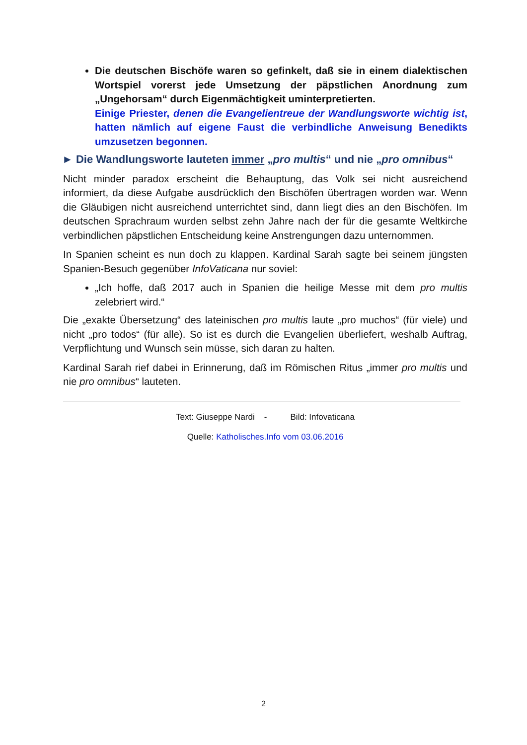Die deutschen Bischöfe waren so gefinkelt, daß sie in einem dialektischen Wortspiel vorerst jede Umsetzung der päpstlichen Anordnung zum „Ungehorsam“ durch Eigenmächtigkeit uminterpretierten.
Einige Priester, denen die Evangelientreue der Wandlungsworte wichtig ist, hatten nämlich auf eigene Faust die verbindliche Anweisung Benedikts umzusetzen begonnen.
► Die Wandlungsworte lauteten immer „pro multis“ und nie „pro omnibus“
Nicht minder paradox erscheint die Behauptung, das Volk sei nicht ausreichend informiert, da diese Aufgabe ausdrücklich den Bischöfen übertragen worden war. Wenn die Gläubigen nicht ausreichend unterrichtet sind, dann liegt dies an den Bischöfen. Im deutschen Sprachraum wurden selbst zehn Jahre nach der für die gesamte Weltkirche verbindlichen päpstlichen Entscheidung keine Anstrengungen dazu unternommen.
In Spanien scheint es nun doch zu klappen. Kardinal Sarah sagte bei seinem jüngsten Spanien-Besuch gegenüber InfoVaticana nur soviel:
„Ich hoffe, daß 2017 auch in Spanien die heilige Messe mit dem pro multis zelebriert wird.“
Die „exakte Übersetzung“ des lateinischen pro multis laute „pro muchos“ (für viele) und nicht „pro todos“ (für alle). So ist es durch die Evangelien überliefert, weshalb Auftrag, Verpflichtung und Wunsch sein müsse, sich daran zu halten.
Kardinal Sarah rief dabei in Erinnerung, daß im Römischen Ritus „immer pro multis und nie pro omnibus“ lauteten.
Text: Giuseppe Nardi - Bild: Infovaticana
Quelle: Katholisches.Info vom 03.06.2016
2